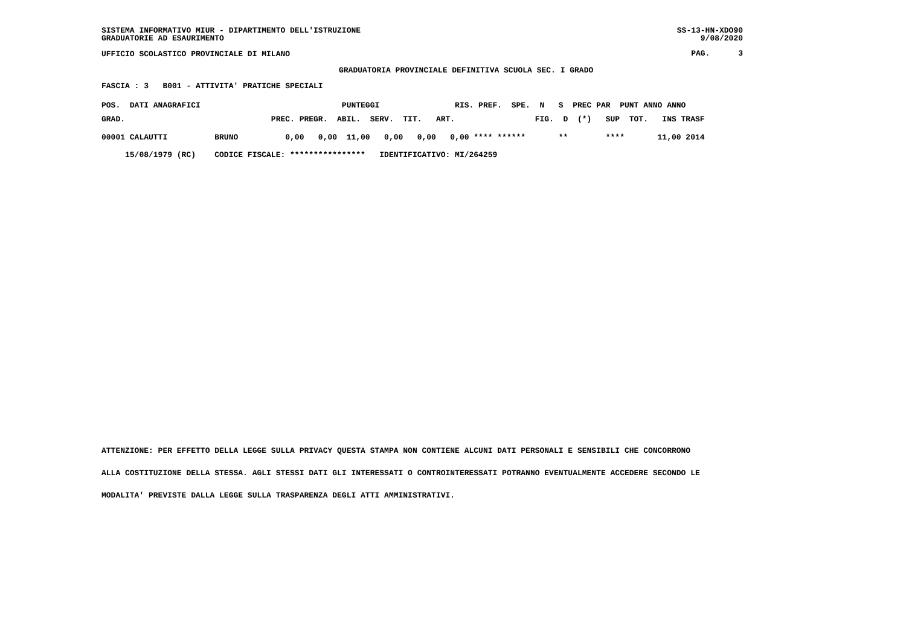SISTEMA INFORMATIVO MIUR - DIPARTIMENTO DELL'ISTRUZIONE GRADUATORIE AD ESAURIMENTO
SS-13-HN-XDO90 9/08/2020
UFFICIO SCOLASTICO PROVINCIALE DI MILANO
PAG. 3
GRADUATORIA PROVINCIALE DEFINITIVA SCUOLA SEC. I GRADO
FASCIA : 3 B001 - ATTIVITA' PRATICHE SPECIALI
| POS. DATI ANAGRAFICI PUNTEGGI RIS. PREF. SPE. N S PREC PAR PUNT ANNO ANNO |
| --- |
| GRAD. PREC. PREGR. ABIL. SERV. TIT. ART. FIG. D (*) SUP TOT. INS TRASF |
| 00001 CALAUTTI BRUNO 0,00 0,00 11,00 0,00 0,00 0,00 **** ****** ** **** 11,00 2014 |
| 15/08/1979 (RC) CODICE FISCALE: **************** IDENTIFICATIVO: MI/264259 |
ATTENZIONE: PER EFFETTO DELLA LEGGE SULLA PRIVACY QUESTA STAMPA NON CONTIENE ALCUNI DATI PERSONALI E SENSIBILI CHE CONCORRONO ALLA COSTITUZIONE DELLA STESSA. AGLI STESSI DATI GLI INTERESSATI O CONTROINTERESSATI POTRANNO EVENTUALMENTE ACCEDERE SECONDO LE MODALITA' PREVISTE DALLA LEGGE SULLA TRASPARENZA DEGLI ATTI AMMINISTRATIVI.